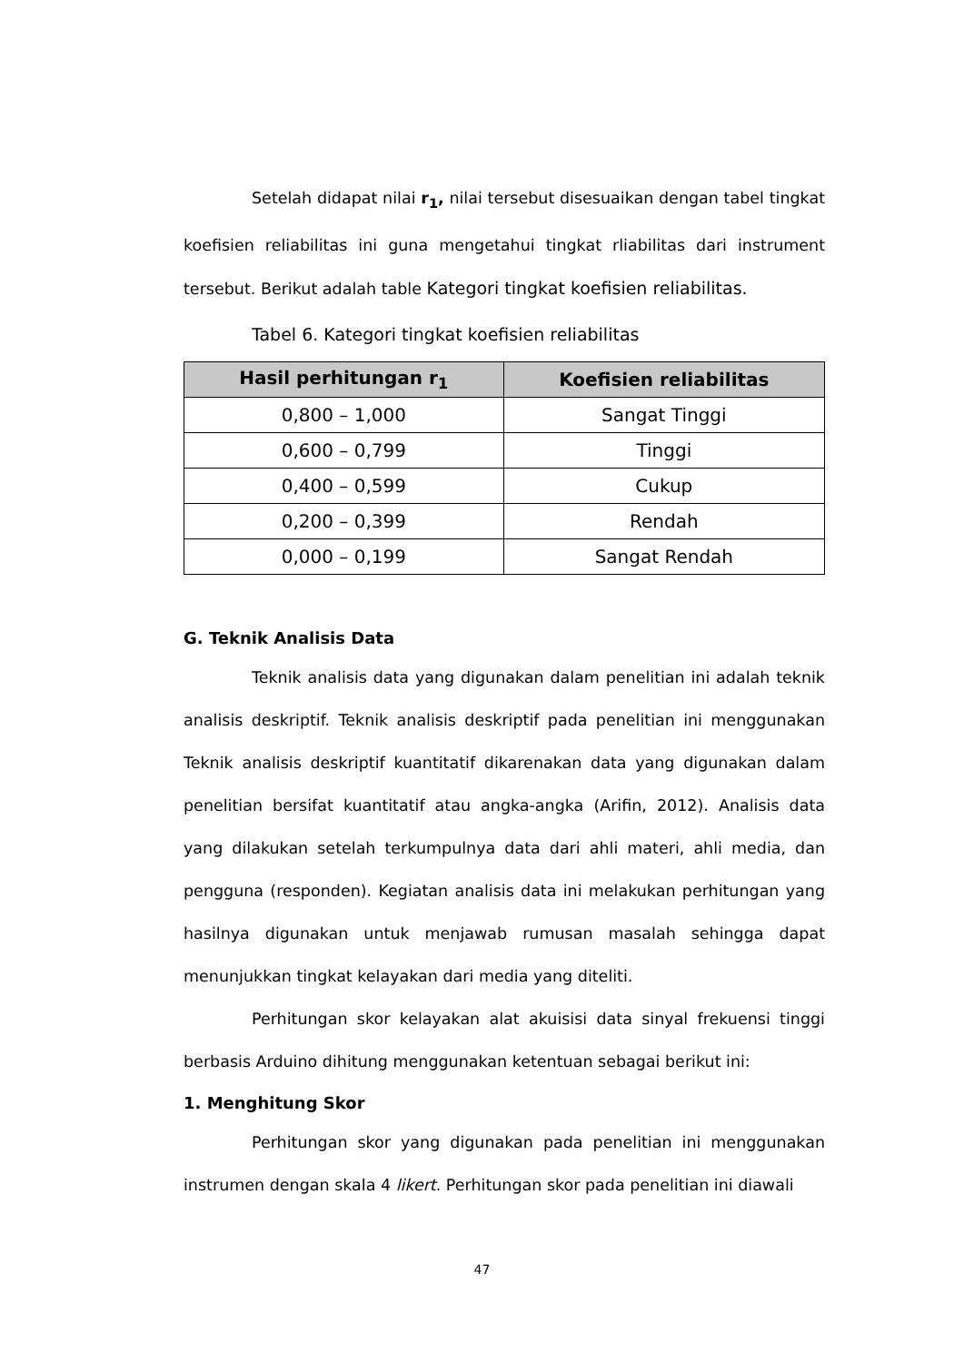Setelah didapat nilai r<sub>1</sub>, nilai tersebut disesuaikan dengan tabel tingkat koefisien reliabilitas ini guna mengetahui tingkat rliabilitas dari instrument tersebut. Berikut adalah table Kategori tingkat koefisien reliabilitas.
Tabel 6. Kategori tingkat koefisien reliabilitas
| Hasil perhitungan r<sub>1</sub> | Koefisien reliabilitas |
| --- | --- |
| 0,800 – 1,000 | Sangat Tinggi |
| 0,600 – 0,799 | Tinggi |
| 0,400 – 0,599 | Cukup |
| 0,200 – 0,399 | Rendah |
| 0,000 – 0,199 | Sangat Rendah |
G. Teknik Analisis Data
Teknik analisis data yang digunakan dalam penelitian ini adalah teknik analisis deskriptif. Teknik analisis deskriptif pada penelitian ini menggunakan Teknik analisis deskriptif kuantitatif dikarenakan data yang digunakan dalam penelitian bersifat kuantitatif atau angka-angka (Arifin, 2012). Analisis data yang dilakukan setelah terkumpulnya data dari ahli materi, ahli media, dan pengguna (responden). Kegiatan analisis data ini melakukan perhitungan yang hasilnya digunakan untuk menjawab rumusan masalah sehingga dapat menunjukkan tingkat kelayakan dari media yang diteliti.
Perhitungan skor kelayakan alat akuisisi data sinyal frekuensi tinggi berbasis Arduino dihitung menggunakan ketentuan sebagai berikut ini:
1. Menghitung Skor
Perhitungan skor yang digunakan pada penelitian ini menggunakan instrumen dengan skala 4 likert. Perhitungan skor pada penelitian ini diawali
47